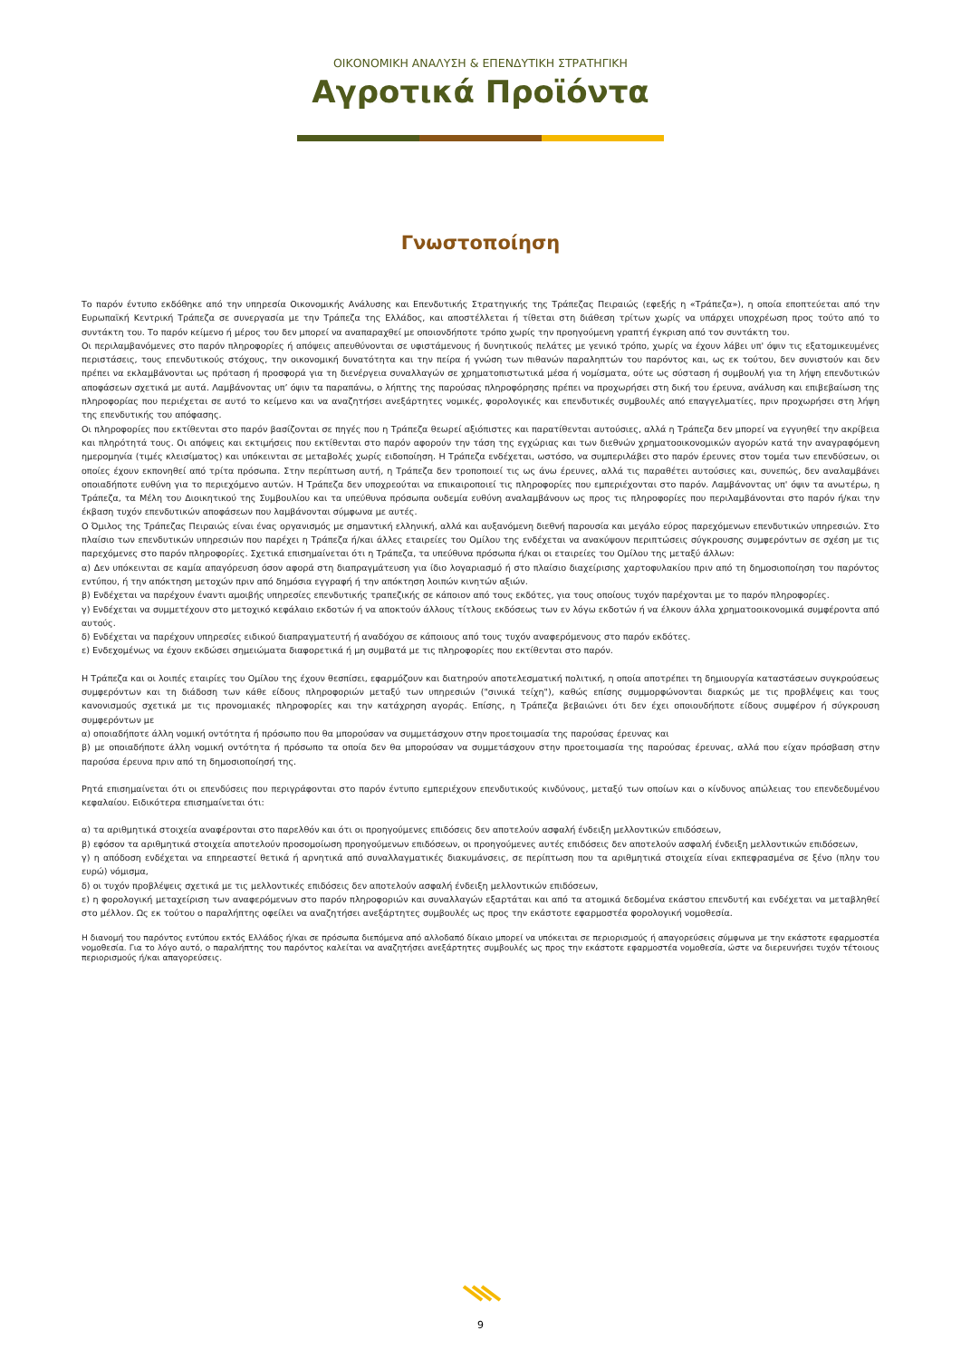ΟΙΚΟΝΟΜΙΚΗ ΑΝΑΛΥΣΗ & ΕΠΕΝΔΥΤΙΚΗ ΣΤΡΑΤΗΓΙΚΗ
Αγροτικά Προϊόντα
Γνωστοποίηση
Το παρόν έντυπο εκδόθηκε από την υπηρεσία Οικονομικής Ανάλυσης και Επενδυτικής Στρατηγικής της Τράπεζας Πειραιώς (εφεξής η «Τράπεζα»), η οποία εποπτεύεται από την Ευρωπαϊκή Κεντρική Τράπεζα σε συνεργασία με την Τράπεζα της Ελλάδος, και αποστέλλεται ή τίθεται στη διάθεση τρίτων χωρίς να υπάρχει υποχρέωση προς τούτο από το συντάκτη του. Το παρόν κείμενο ή μέρος του δεν μπορεί να αναπαραχθεί με οποιονδήποτε τρόπο χωρίς την προηγούμενη γραπτή έγκριση από τον συντάκτη του.
Οι περιλαμβανόμενες στο παρόν πληροφορίες ή απόψεις απευθύνονται σε υφιστάμενους ή δυνητικούς πελάτες με γενικό τρόπο, χωρίς να έχουν λάβει υπ' όψιν τις εξατομικευμένες περιστάσεις, τους επενδυτικούς στόχους, την οικονομική δυνατότητα και την πείρα ή γνώση των πιθανών παραληπτών του παρόντος και, ως εκ τούτου, δεν συνιστούν και δεν πρέπει να εκλαμβάνονται ως πρόταση ή προσφορά για τη διενέργεια συναλλαγών σε χρηματοπιστωτικά μέσα ή νομίσματα, ούτε ως σύσταση ή συμβουλή για τη λήψη επενδυτικών αποφάσεων σχετικά με αυτά. Λαμβάνοντας υπ’ όψιν τα παραπάνω, ο λήπτης της παρούσας πληροφόρησης πρέπει να προχωρήσει στη δική του έρευνα, ανάλυση και επιβεβαίωση της πληροφορίας που περιέχεται σε αυτό το κείμενο και να αναζητήσει ανεξάρτητες νομικές, φορολογικές και επενδυτικές συμβουλές από επαγγελματίες, πριν προχωρήσει στη λήψη της επενδυτικής του απόφασης.
Οι πληροφορίες που εκτίθενται στο παρόν βασίζονται σε πηγές που η Τράπεζα θεωρεί αξιόπιστες και παρατίθενται αυτούσιες, αλλά η Τράπεζα δεν μπορεί να εγγυηθεί την ακρίβεια και πληρότητά τους. Οι απόψεις και εκτιμήσεις που εκτίθενται στο παρόν αφορούν την τάση της εγχώριας και των διεθνών χρηματοοικονομικών αγορών κατά την αναγραφόμενη ημερομηνία (τιμές κλεισίματος) και υπόκεινται σε μεταβολές χωρίς ειδοποίηση. Η Τράπεζα ενδέχεται, ωστόσο, να συμπεριλάβει στο παρόν έρευνες στον τομέα των επενδύσεων, οι οποίες έχουν εκπονηθεί από τρίτα πρόσωπα. Στην περίπτωση αυτή, η Τράπεζα δεν τροποποιεί τις ως άνω έρευνες, αλλά τις παραθέτει αυτούσιες και, συνεπώς, δεν αναλαμβάνει οποιαδήποτε ευθύνη για το περιεχόμενο αυτών. Η Τράπεζα δεν υποχρεούται να επικαιροποιεί τις πληροφορίες που εμπεριέχονται στο παρόν. Λαμβάνοντας υπ' όψιν τα ανωτέρω, η Τράπεζα, τα Μέλη του Διοικητικού της Συμβουλίου και τα υπεύθυνα πρόσωπα ουδεμία ευθύνη αναλαμβάνουν ως προς τις πληροφορίες που περιλαμβάνονται στο παρόν ή/και την έκβαση τυχόν επενδυτικών αποφάσεων που λαμβάνονται σύμφωνα με αυτές.
Ο Όμιλος της Τράπεζας Πειραιώς είναι ένας οργανισμός με σημαντική ελληνική, αλλά και αυξανόμενη διεθνή παρουσία και μεγάλο εύρος παρεχόμενων επενδυτικών υπηρεσιών. Στο πλαίσιο των επενδυτικών υπηρεσιών που παρέχει η Τράπεζα ή/και άλλες εταιρείες του Ομίλου της ενδέχεται να ανακύψουν περιπτώσεις σύγκρουσης συμφερόντων σε σχέση με τις παρεχόμενες στο παρόν πληροφορίες. Σχετικά επισημαίνεται ότι η Τράπεζα, τα υπεύθυνα πρόσωπα ή/και οι εταιρείες του Ομίλου της μεταξύ άλλων:
α) Δεν υπόκεινται σε καμία απαγόρευση όσον αφορά στη διαπραγμάτευση για ίδιο λογαριασμό ή στο πλαίσιο διαχείρισης χαρτοφυλακίου πριν από τη δημοσιοποίηση του παρόντος εντύπου, ή την απόκτηση μετοχών πριν από δημόσια εγγραφή ή την απόκτηση λοιπών κινητών αξιών.
β) Ενδέχεται να παρέχουν έναντι αμοιβής υπηρεσίες επενδυτικής τραπεζικής σε κάποιον από τους εκδότες, για τους οποίους τυχόν παρέχονται με το παρόν πληροφορίες.
γ) Ενδέχεται να συμμετέχουν στο μετοχικό κεφάλαιο εκδοτών ή να αποκτούν άλλους τίτλους εκδόσεως των εν λόγω εκδοτών ή να έλκουν άλλα χρηματοοικονομικά συμφέροντα από αυτούς.
δ) Ενδέχεται να παρέχουν υπηρεσίες ειδικού διαπραγματευτή ή αναδόχου σε κάποιους από τους τυχόν αναφερόμενους στο παρόν εκδότες.
ε) Ενδεχομένως να έχουν εκδώσει σημειώματα διαφορετικά ή μη συμβατά με τις πληροφορίες που εκτίθενται στο παρόν.
Η Τράπεζα και οι λοιπές εταιρίες του Ομίλου της έχουν θεσπίσει, εφαρμόζουν και διατηρούν αποτελεσματική πολιτική, η οποία αποτρέπει τη δημιουργία καταστάσεων συγκρούσεως συμφερόντων και τη διάδοση των κάθε είδους πληροφοριών μεταξύ των υπηρεσιών ("σινικά τείχη"), καθώς επίσης συμμορφώνονται διαρκώς με τις προβλέψεις και τους κανονισμούς σχετικά με τις προνομιακές πληροφορίες και την κατάχρηση αγοράς. Επίσης, η Τράπεζα βεβαιώνει ότι δεν έχει οποιουδήποτε είδους συμφέρον ή σύγκρουση συμφερόντων με
α) οποιαδήποτε άλλη νομική οντότητα ή πρόσωπο που θα μπορούσαν να συμμετάσχουν στην προετοιμασία της παρούσας έρευνας και
β) με οποιαδήποτε άλλη νομική οντότητα ή πρόσωπο τα οποία δεν θα μπορούσαν να συμμετάσχουν στην προετοιμασία της παρούσας έρευνας, αλλά που είχαν πρόσβαση στην παρούσα έρευνα πριν από τη δημοσιοποίησή της.
Ρητά επισημαίνεται ότι οι επενδύσεις που περιγράφονται στο παρόν έντυπο εμπεριέχουν επενδυτικούς κινδύνους, μεταξύ των οποίων και ο κίνδυνος απώλειας του επενδεδυμένου κεφαλαίου. Ειδικότερα επισημαίνεται ότι:
α) τα αριθμητικά στοιχεία αναφέρονται στο παρελθόν και ότι οι προηγούμενες επιδόσεις δεν αποτελούν ασφαλή ένδειξη μελλοντικών επιδόσεων,
β) εφόσον τα αριθμητικά στοιχεία αποτελούν προσομοίωση προηγούμενων επιδόσεων, οι προηγούμενες αυτές επιδόσεις δεν αποτελούν ασφαλή ένδειξη μελλοντικών επιδόσεων,
γ) η απόδοση ενδέχεται να επηρεαστεί θετικά ή αρνητικά από συναλλαγματικές διακυμάνσεις, σε περίπτωση που τα αριθμητικά στοιχεία είναι εκπεφρασμένα σε ξένο (πλην του ευρώ) νόμισμα,
δ) οι τυχόν προβλέψεις σχετικά με τις μελλοντικές επιδόσεις δεν αποτελούν ασφαλή ένδειξη μελλοντικών επιδόσεων,
ε) η φορολογική μεταχείριση των αναφερόμενων στο παρόν πληροφοριών και συναλλαγών εξαρτάται και από τα ατομικά δεδομένα εκάστου επενδυτή και ενδέχεται να μεταβληθεί στο μέλλον. Ως εκ τούτου ο παραλήπτης οφείλει να αναζητήσει ανεξάρτητες συμβουλές ως προς την εκάστοτε εφαρμοστέα φορολογική νομοθεσία.
Η διανομή του παρόντος εντύπου εκτός Ελλάδος ή/και σε πρόσωπα διεπόμενα από αλλοδαπό δίκαιο μπορεί να υπόκειται σε περιορισμούς ή απαγορεύσεις σύμφωνα με την εκάστοτε εφαρμοστέα νομοθεσία. Για το λόγο αυτό, ο παραλήπτης του παρόντος καλείται να αναζητήσει ανεξάρτητες συμβουλές ως προς την εκάστοτε εφαρμοστέα νομοθεσία, ώστε να διερευνήσει τυχόν τέτοιους περιορισμούς ή/και απαγορεύσεις.
9